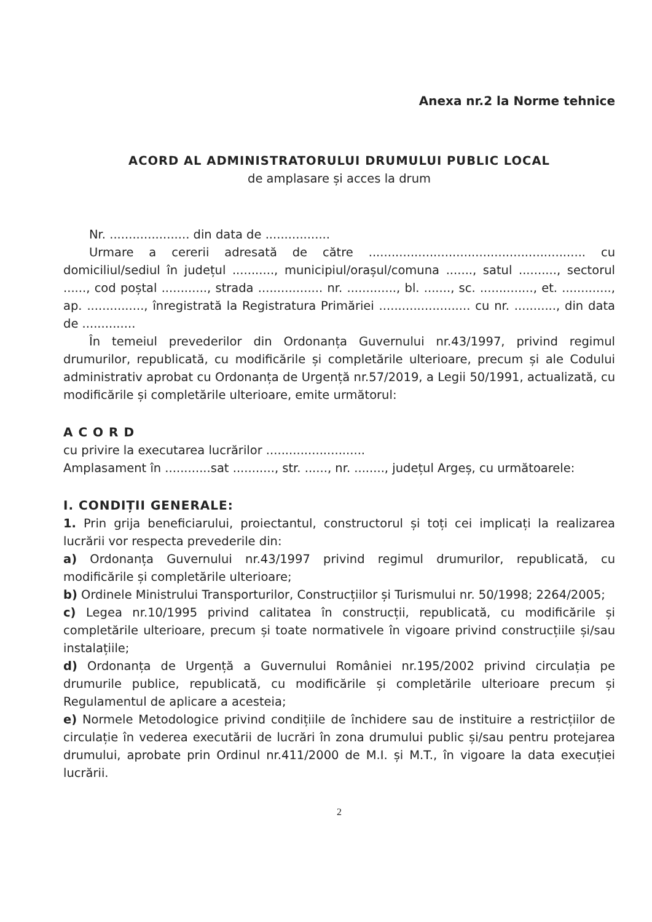Anexa nr.2 la Norme tehnice
ACORD AL ADMINISTRATORULUI DRUMULUI PUBLIC LOCAL
de amplasare și acces la drum
Nr. ..................... din data de .................
Urmare a cererii adresată de către ......................................................... cu domiciliul/sediul în județul ..........., municipiul/orașul/comuna ......., satul .........., sectorul ......, cod poștal ............, strada ................. nr. ............., bl. ......., sc. .............., et. ............., ap. ..............., înregistrată la Registratura Primăriei ........................ cu nr. ..........., din data de ..............
În temeiul prevederilor din Ordonanța Guvernului nr.43/1997, privind regimul drumurilor, republicată, cu modificările și completările ulterioare, precum și ale Codului administrativ aprobat cu Ordonanța de Urgență nr.57/2019, a Legii 50/1991, actualizată, cu modificările și completările ulterioare, emite următorul:
A C O R D
cu privire la executarea lucrărilor ..........................
Amplasament în ............sat ..........., str. ......, nr. ........, județul Argeș, cu următoarele:
I. CONDIȚII GENERALE:
1. Prin grija beneficiarului, proiectantul, constructorul și toți cei implicați la realizarea lucrării vor respecta prevederile din:
a) Ordonanța Guvernului nr.43/1997 privind regimul drumurilor, republicată, cu modificările și completările ulterioare;
b) Ordinele Ministrului Transporturilor, Construcțiilor și Turismului nr. 50/1998; 2264/2005;
c) Legea nr.10/1995 privind calitatea în construcții, republicată, cu modificările și completările ulterioare, precum și toate normativele în vigoare privind construcțiile și/sau instalațiile;
d) Ordonanța de Urgență a Guvernului României nr.195/2002 privind circulația pe drumurile publice, republicată, cu modificările și completările ulterioare precum și Regulamentul de aplicare a acesteia;
e) Normele Metodologice privind condițiile de închidere sau de instituire a restricțiilor de circulație în vederea executării de lucrări în zona drumului public și/sau pentru protejarea drumului, aprobate prin Ordinul nr.411/2000 de M.I. și M.T., în vigoare la data execuției lucrării.
2